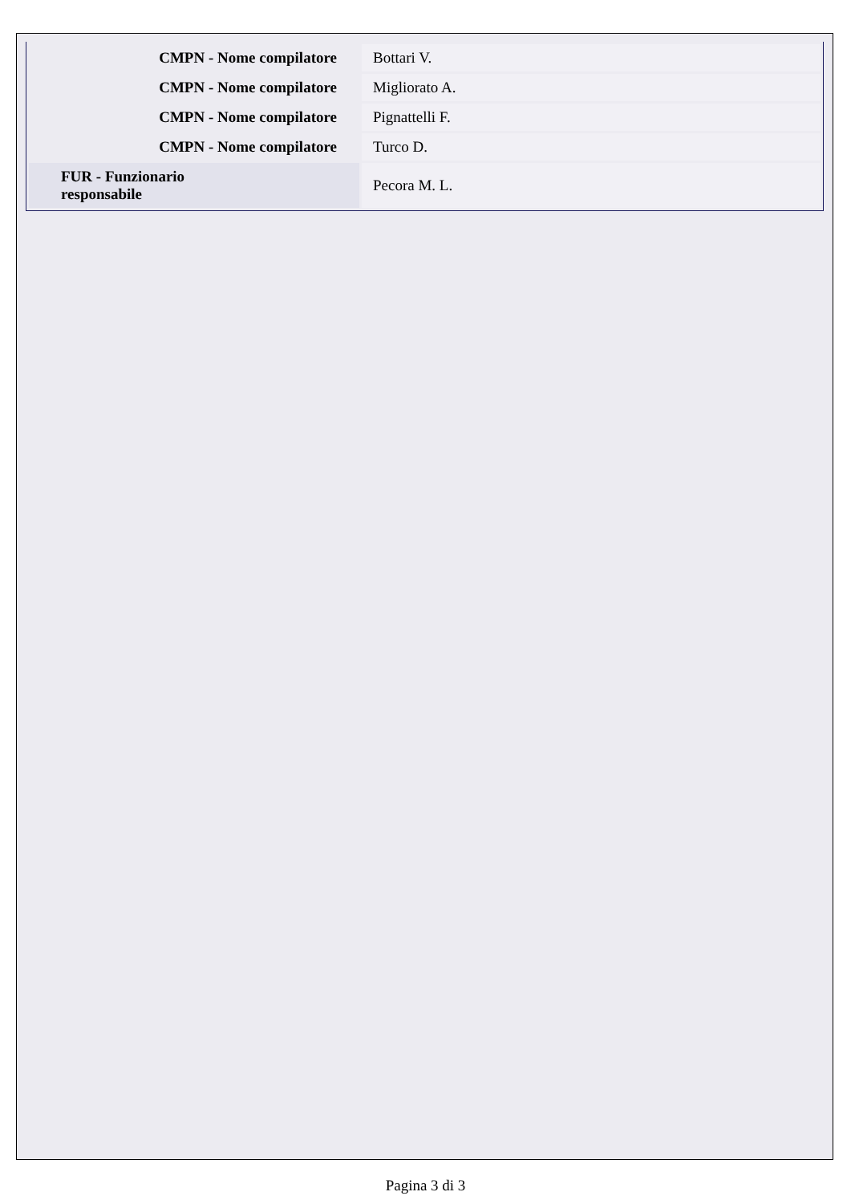| CMPN - Nome compilatore | Bottari V. |
| CMPN - Nome compilatore | Migliorato A. |
| CMPN - Nome compilatore | Pignattelli F. |
| CMPN - Nome compilatore | Turco D. |
| FUR - Funzionario responsabile | Pecora M. L. |
Pagina 3 di 3